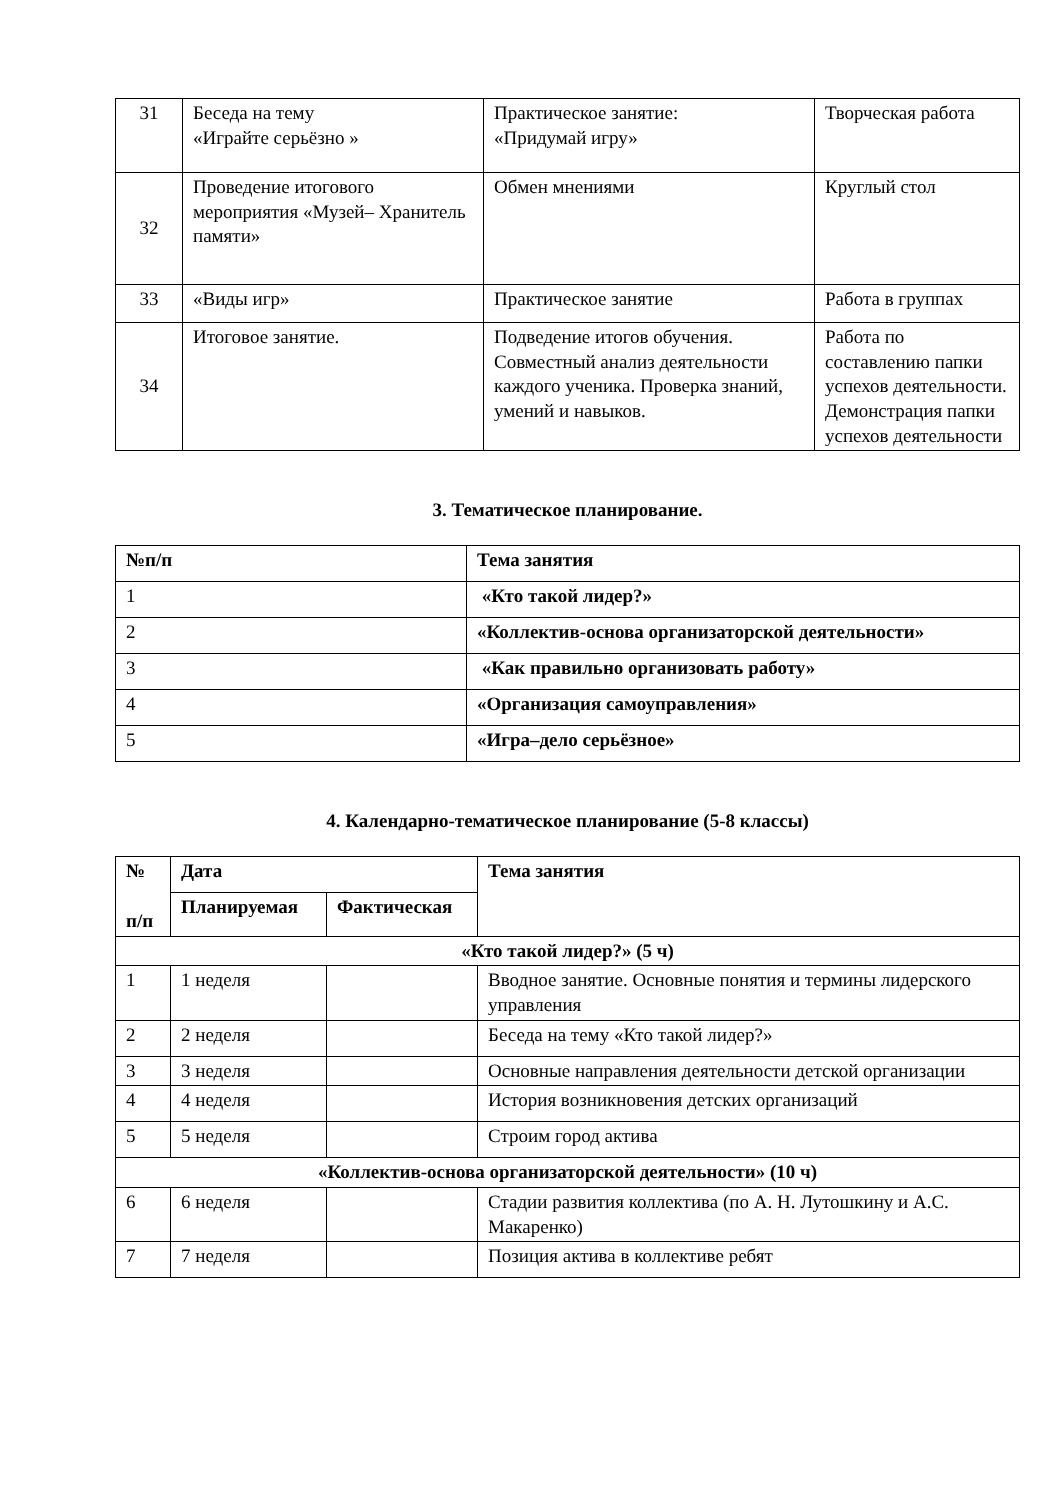| 31 | Беседа на тему «Играйте серьёзно » | Практическое занятие: «Придумай игру» | Творческая работа |
| 32 | Проведение итогового мероприятия «Музей– Хранитель памяти» | Обмен мнениями | Круглый стол |
| 33 | «Виды игр» | Практическое занятие | Работа в группах |
| 34 | Итоговое занятие. | Подведение итогов обучения. Совместный анализ деятельности каждого ученика. Проверка знаний, умений и навыков. | Работа по составлению папки успехов деятельности. Демонстрация папки успехов деятельности |
3. Тематическое планирование.
| №п/п | Тема занятия |
| --- | --- |
| 1 | «Кто такой лидер?» |
| 2 | «Коллектив-основа организаторской деятельности» |
| 3 | «Как правильно организовать работу» |
| 4 | «Организация самоуправления» |
| 5 | «Игра–дело серьёзное» |
4. Календарно-тематическое планирование (5-8 классы)
| № п/п | Дата | | Тема занятия |
| --- | --- | --- | --- |
| | Планируемая | Фактическая | |
| «Кто такой лидер?» (5 ч) | | | |
| 1 | 1 неделя | | Вводное занятие. Основные понятия и термины лидерского управления |
| 2 | 2 неделя | | Беседа на тему «Кто такой лидер?» |
| 3 | 3 неделя | | Основные направления деятельности детской организации |
| 4 | 4 неделя | | История возникновения детских организаций |
| 5 | 5 неделя | | Строим город актива |
| «Коллектив-основа организаторской деятельности» (10 ч) | | | |
| 6 | 6 неделя | | Стадии развития коллектива (по А. Н. Лутошкину и А.С. Макаренко) |
| 7 | 7 неделя | | Позиция актива в коллективе ребят |